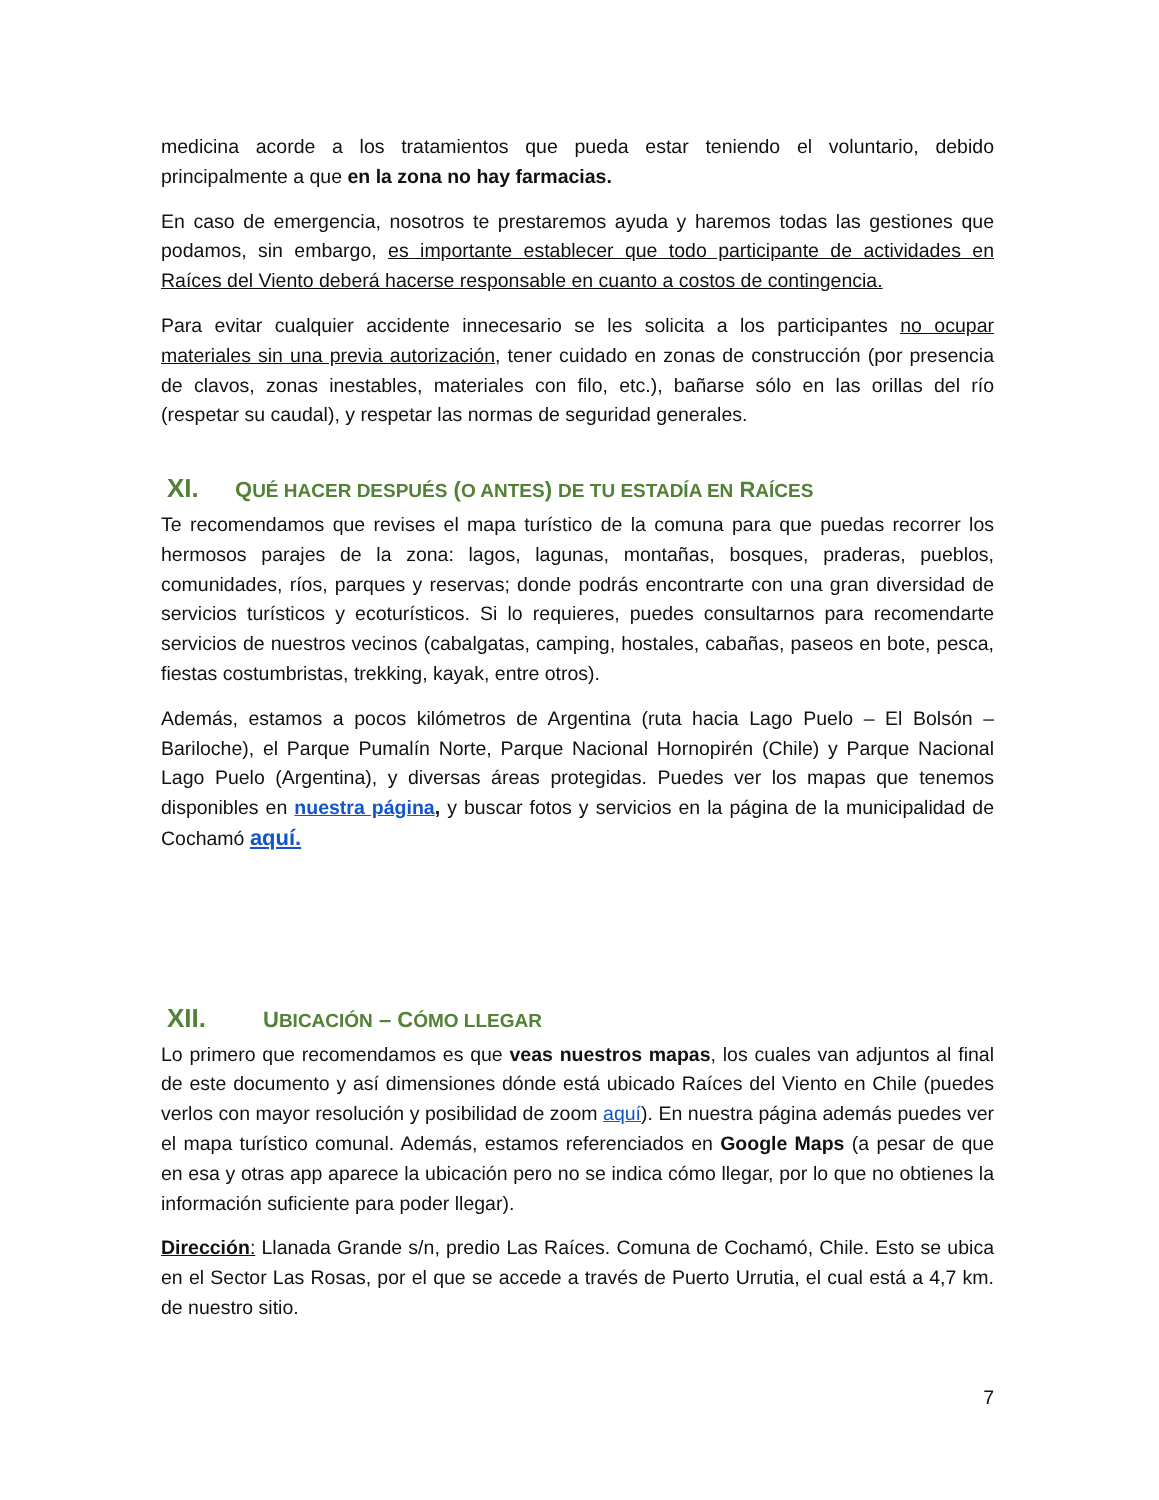medicina acorde a los tratamientos que pueda estar teniendo el voluntario, debido principalmente a que en la zona no hay farmacias.
En caso de emergencia, nosotros te prestaremos ayuda y haremos todas las gestiones que podamos, sin embargo, es importante establecer que todo participante de actividades en Raíces del Viento deberá hacerse responsable en cuanto a costos de contingencia.
Para evitar cualquier accidente innecesario se les solicita a los participantes no ocupar materiales sin una previa autorización, tener cuidado en zonas de construcción (por presencia de clavos, zonas inestables, materiales con filo, etc.), bañarse sólo en las orillas del río (respetar su caudal), y respetar las normas de seguridad generales.
XI. QUÉ HACER DESPUÉS (O ANTES) DE TU ESTADÍA EN RAÍCES
Te recomendamos que revises el mapa turístico de la comuna para que puedas recorrer los hermosos parajes de la zona: lagos, lagunas, montañas, bosques, praderas, pueblos, comunidades, ríos, parques y reservas; donde podrás encontrarte con una gran diversidad de servicios turísticos y ecoturísticos. Si lo requieres, puedes consultarnos para recomendarte servicios de nuestros vecinos (cabalgatas, camping, hostales, cabañas, paseos en bote, pesca, fiestas costumbristas, trekking, kayak, entre otros).
Además, estamos a pocos kilómetros de Argentina (ruta hacia Lago Puelo – El Bolsón – Bariloche), el Parque Pumalín Norte, Parque Nacional Hornopirén (Chile) y Parque Nacional Lago Puelo (Argentina), y diversas áreas protegidas. Puedes ver los mapas que tenemos disponibles en nuestra página, y buscar fotos y servicios en la página de la municipalidad de Cochamó aquí.
XII. UBICACIÓN – CÓMO LLEGAR
Lo primero que recomendamos es que veas nuestros mapas, los cuales van adjuntos al final de este documento y así dimensiones dónde está ubicado Raíces del Viento en Chile (puedes verlos con mayor resolución y posibilidad de zoom aquí). En nuestra página además puedes ver el mapa turístico comunal. Además, estamos referenciados en Google Maps (a pesar de que en esa y otras app aparece la ubicación pero no se indica cómo llegar, por lo que no obtienes la información suficiente para poder llegar).
Dirección: Llanada Grande s/n, predio Las Raíces. Comuna de Cochamó, Chile. Esto se ubica en el Sector Las Rosas, por el que se accede a través de Puerto Urrutia, el cual está a 4,7 km. de nuestro sitio.
7